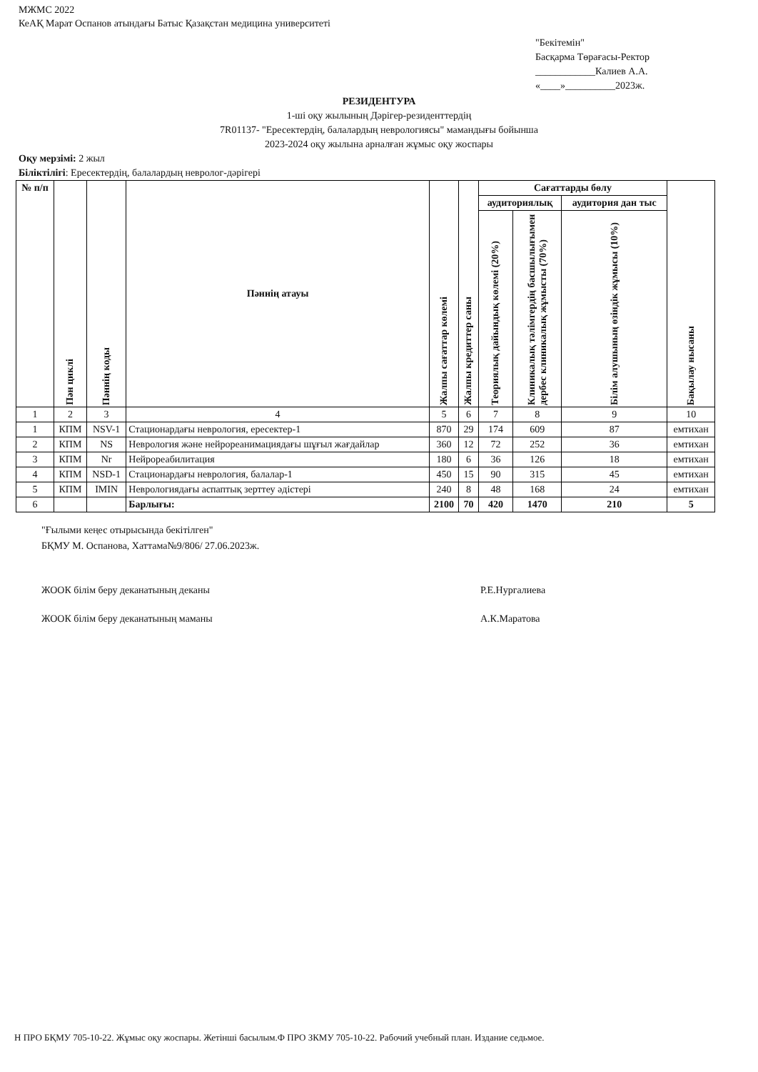МЖМС 2022
КеАҚ Марат Оспанов атындағы Батыс Қазақстан медицина университеті
"Бекітемін"
Басқарма Төрағасы-Ректор
____________Калиев А.А.
«____»__________2023ж.
РЕЗИДЕНТУРА
1-ші оқу жылының Дәрігер-резиденттердің
7R01137- "Ересектердің, балалардың неврологиясы" мамандығы бойынша
2023-2024 оқу жылына арналған жұмыс оқу жоспары
Оқу мерзімі: 2 жыл
Біліктілігі: Ересектердің, балалардың невролог-дәрігері
| № п/п | Пән циклі | Пәннің коды | Пәннің атауы | Жалпы сағаттар көлемі | Жалпы кредиттер саны | Сағаттарды бөлу | | | Бақылау нысаны |
| --- | --- | --- | --- | --- | --- | --- | --- | --- | --- |
| | | | | | | аудиториялық | | аудитория дан тыс | |
| | | | | | | Теориялық дайындық көлемі (20%) | Клиникалық тәлімгердің басшылығымен дербес клиникалық жұмысты (70%) | Білім алушының өзіндік жұмысы (10%) | |
| 1 | 2 | 3 | 4 | 5 | 6 | 7 | 8 | 9 | 10 |
| 1 | КПМ | NSV-1 | Стационардағы неврология, ересектер-1 | 870 | 29 | 174 | 609 | 87 | емтихан |
| 2 | КПМ | NS | Неврология және нейрореанимациядағы шұғыл жағдайлар | 360 | 12 | 72 | 252 | 36 | емтихан |
| 3 | КПМ | Nr | Нейрореабилитация | 180 | 6 | 36 | 126 | 18 | емтихан |
| 4 | КПМ | NSD-1 | Стационардағы неврология, балалар-1 | 450 | 15 | 90 | 315 | 45 | емтихан |
| 5 | КПМ | IMIN | Неврологиядағы аспаптық зерттеу әдістері | 240 | 8 | 48 | 168 | 24 | емтихан |
| 6 | | | Барлығы: | 2100 | 70 | 420 | 1470 | 210 | 5 |
"Ғылыми кеңес отырысында бекітілген"
БҚМУ М. Оспанова, Хаттама№9/806/ 27.06.2023ж.
ЖООК білім беру деканатының деканы Р.Е.Нургалиева
ЖООК білім беру деканатының маманы А.К.Маратова
Н ПРО БҚМУ 705-10-22. Жұмыс оқу жоспары. Жетінші басылым.Ф ПРО ЗКМУ 705-10-22. Рабочий учебный план. Издание седьмое.